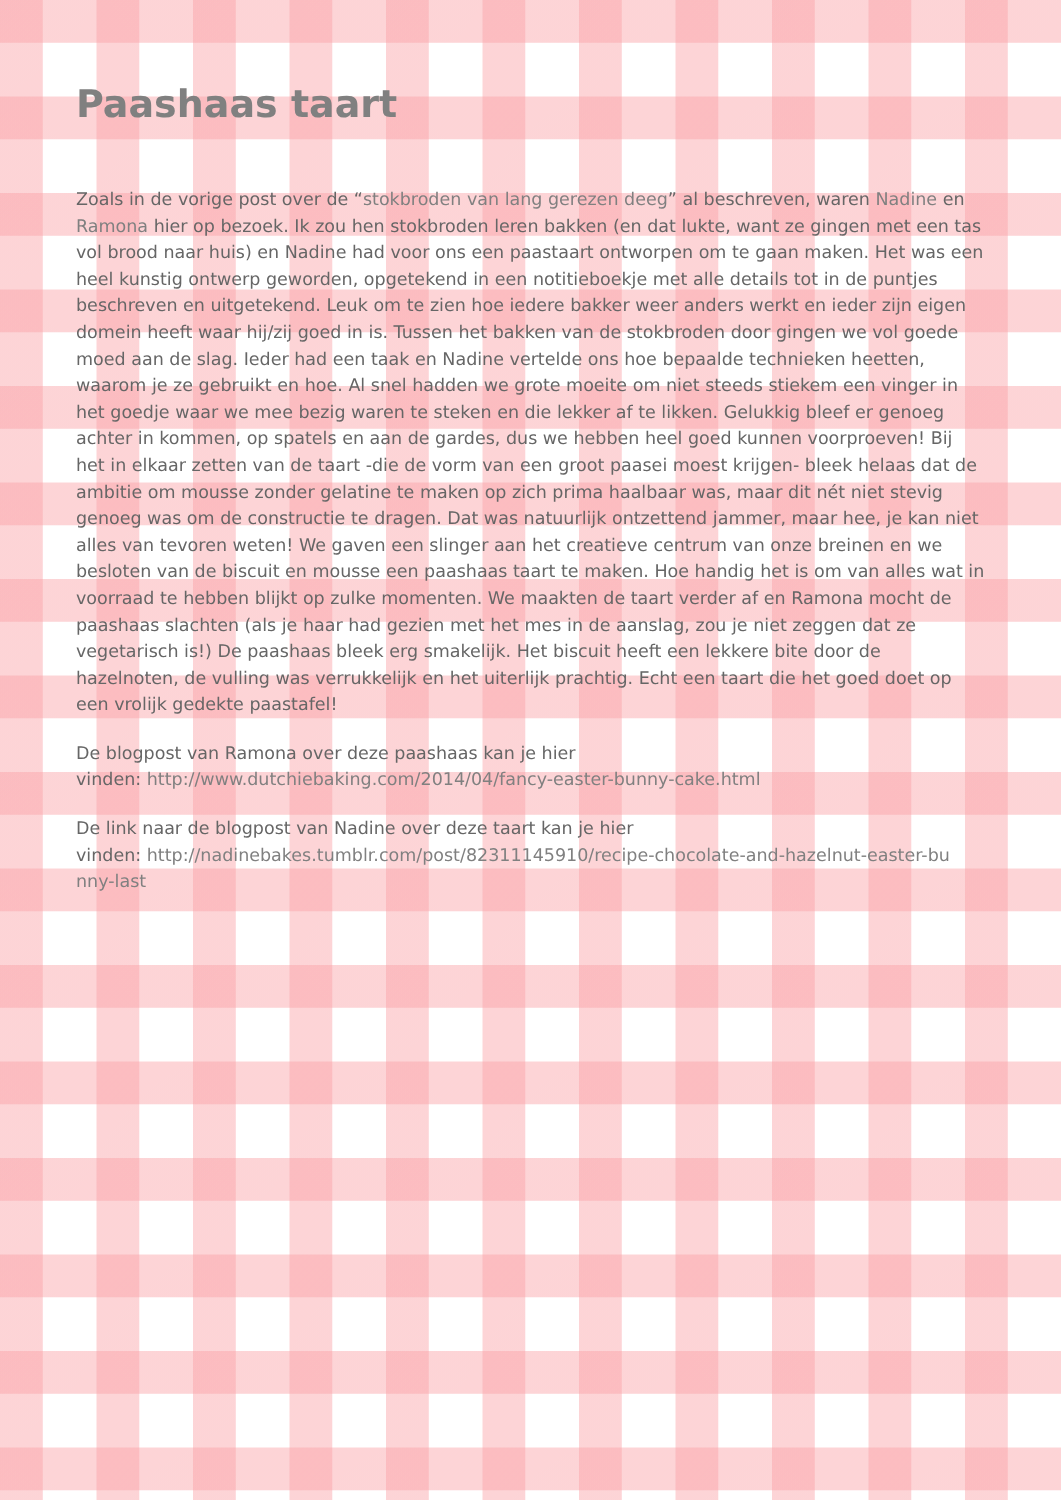Paashaas taart
Zoals in de vorige post over de “stokbroden van lang gerezen deeg” al beschreven, waren Nadine en Ramona hier op bezoek. Ik zou hen stokbroden leren bakken (en dat lukte, want ze gingen met een tas vol brood naar huis) en Nadine had voor ons een paastaart ontworpen om te gaan maken. Het was een heel kunstig ontwerp geworden, opgetekend in een notitieboekje met alle details tot in de puntjes beschreven en uitgetekend. Leuk om te zien hoe iedere bakker weer anders werkt en ieder zijn eigen domein heeft waar hij/zij goed in is. Tussen het bakken van de stokbroden door gingen we vol goede moed aan de slag. Ieder had een taak en Nadine vertelde ons hoe bepaalde technieken heetten, waarom je ze gebruikt en hoe. Al snel hadden we grote moeite om niet steeds stiekem een vinger in het goedje waar we mee bezig waren te steken en die lekker af te likken. Gelukkig bleef er genoeg achter in kommen, op spatels en aan de gardes, dus we hebben heel goed kunnen voorproeven! Bij het in elkaar zetten van de taart -die de vorm van een groot paasei moest krijgen- bleek helaas dat de ambitie om mousse zonder gelatine te maken op zich prima haalbaar was, maar dit nét niet stevig genoeg was om de constructie te dragen. Dat was natuurlijk ontzettend jammer, maar hee, je kan niet alles van tevoren weten! We gaven een slinger aan het creatieve centrum van onze breinen en we besloten van de biscuit en mousse een paashaas taart te maken. Hoe handig het is om van alles wat in voorraad te hebben blijkt op zulke momenten. We maakten de taart verder af en Ramona mocht de paashaas slachten (als je haar had gezien met het mes in de aanslag, zou je niet zeggen dat ze vegetarisch is!) De paashaas bleek erg smakelijk. Het biscuit heeft een lekkere bite door de hazelnoten, de vulling was verrukkelijk en het uiterlijk prachtig. Echt een taart die het goed doet op een vrolijk gedekte paastafel!
De blogpost van Ramona over deze paashaas kan je hier
vinden: http://www.dutchiebaking.com/2014/04/fancy-easter-bunny-cake.html
De link naar de blogpost van Nadine over deze taart kan je hier
vinden: http://nadinebakes.tumblr.com/post/82311145910/recipe-chocolate-and-hazelnut-easter-bu nny-last